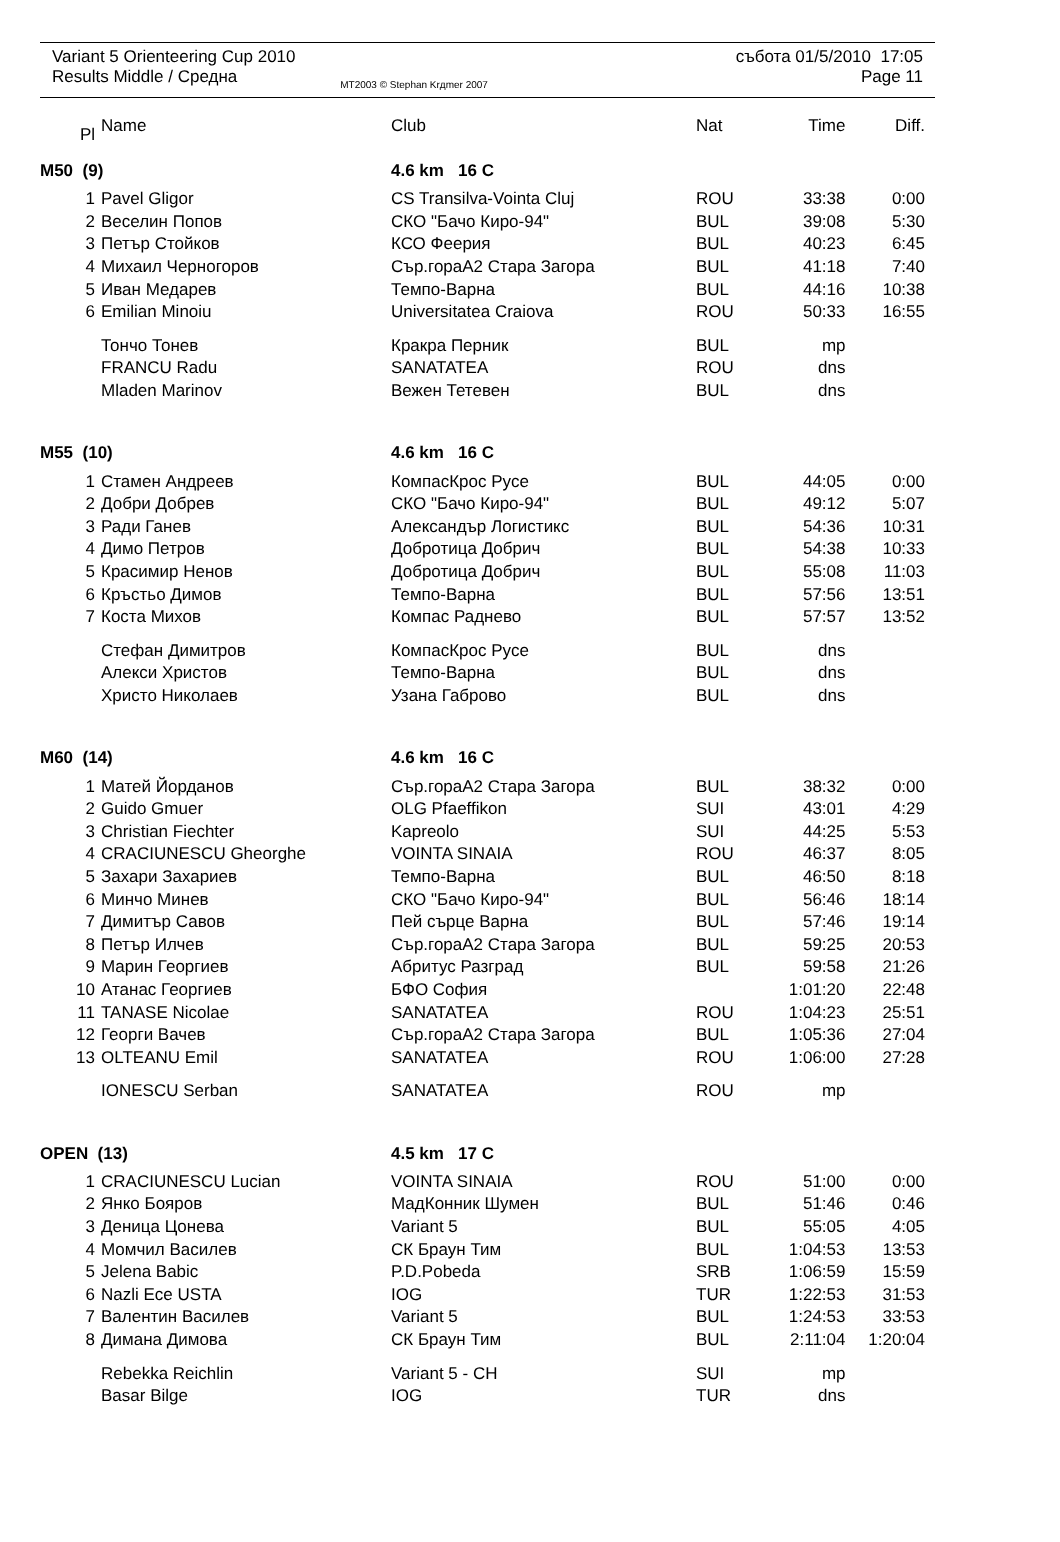Variant 5 Orienteering Cup 2010 събота 01/5/2010 17:05
Results Middle / Средна MT2003 © Stephan Krдmer 2007 Page 11
| Pl | Name | Club | Nat | Time | Diff. |
| --- | --- | --- | --- | --- | --- |
| M50 (9) | | 4.6 km 16 C | | | |
| 1 | Pavel Gligor | CS Transilva-Vointa Cluj | ROU | 33:38 | 0:00 |
| 2 | Веселин Попов | СКО "Бачо Киро-94" | BUL | 39:08 | 5:30 |
| 3 | Петър Стойков | КСО Феерия | BUL | 40:23 | 6:45 |
| 4 | Михаил Черногоров | Сър.гораА2 Стара Загора | BUL | 41:18 | 7:40 |
| 5 | Иван Медарев | Темпо-Варна | BUL | 44:16 | 10:38 |
| 6 | Emilian Minoiu | Universitatea Craiova | ROU | 50:33 | 16:55 |
| | Тончо Тонев | Кракра Перник | BUL | mp | |
| | FRANCU Radu | SANATATEA | ROU | dns | |
| | Mladen Marinov | Вежен Тетевен | BUL | dns | |
| M55 (10) | | 4.6 km 16 C | | | |
| 1 | Стамен Андреев | КомпасКрос Русе | BUL | 44:05 | 0:00 |
| 2 | Добри Добрев | СКО "Бачо Киро-94" | BUL | 49:12 | 5:07 |
| 3 | Ради Ганев | Александър Логистикс | BUL | 54:36 | 10:31 |
| 4 | Димо Петров | Добротица Добрич | BUL | 54:38 | 10:33 |
| 5 | Красимир Ненов | Добротица Добрич | BUL | 55:08 | 11:03 |
| 6 | Кръстьо Димов | Темпо-Варна | BUL | 57:56 | 13:51 |
| 7 | Коста Михов | Компас Раднево | BUL | 57:57 | 13:52 |
| | Стефан Димитров | КомпасКрос Русе | BUL | dns | |
| | Алекси Христов | Темпо-Варна | BUL | dns | |
| | Христо Николаев | Узана Габрово | BUL | dns | |
| M60 (14) | | 4.6 km 16 C | | | |
| 1 | Матей Йорданов | Сър.гораА2 Стара Загора | BUL | 38:32 | 0:00 |
| 2 | Guido Gmuer | OLG Pfaeffikon | SUI | 43:01 | 4:29 |
| 3 | Christian Fiechter | Kapreolo | SUI | 44:25 | 5:53 |
| 4 | CRACIUNESCU Gheorghe | VOINTA SINAIA | ROU | 46:37 | 8:05 |
| 5 | Захари Захариев | Темпо-Варна | BUL | 46:50 | 8:18 |
| 6 | Минчо Минев | СКО "Бачо Киро-94" | BUL | 56:46 | 18:14 |
| 7 | Димитър Савов | Пей сърце Варна | BUL | 57:46 | 19:14 |
| 8 | Петър Илчев | Сър.гораА2 Стара Загора | BUL | 59:25 | 20:53 |
| 9 | Марин Георгиев | Абритус Разград | BUL | 59:58 | 21:26 |
| 10 | Атанас Георгиев | БФО София | | 1:01:20 | 22:48 |
| 11 | TANASE Nicolae | SANATATEA | ROU | 1:04:23 | 25:51 |
| 12 | Георги Вачев | Сър.гораА2 Стара Загора | BUL | 1:05:36 | 27:04 |
| 13 | OLTEANU Emil | SANATATEA | ROU | 1:06:00 | 27:28 |
| | IONESCU Serban | SANATATEA | ROU | mp | |
| OPEN (13) | | 4.5 km 17 C | | | |
| 1 | CRACIUNESCU Lucian | VOINTA SINAIA | ROU | 51:00 | 0:00 |
| 2 | Янко Бояров | МадКонник Шумен | BUL | 51:46 | 0:46 |
| 3 | Деница Цонева | Variant 5 | BUL | 55:05 | 4:05 |
| 4 | Момчил Василев | СК Браун Тим | BUL | 1:04:53 | 13:53 |
| 5 | Jelena Babic | P.D.Pobeda | SRB | 1:06:59 | 15:59 |
| 6 | Nazli Ece USTA | IOG | TUR | 1:22:53 | 31:53 |
| 7 | Валентин Василев | Variant 5 | BUL | 1:24:53 | 33:53 |
| 8 | Димана Димова | СК Браун Тим | BUL | 2:11:04 | 1:20:04 |
| | Rebekka Reichlin | Variant 5 - CH | SUI | mp | |
| | Basar Bilge | IOG | TUR | dns | |